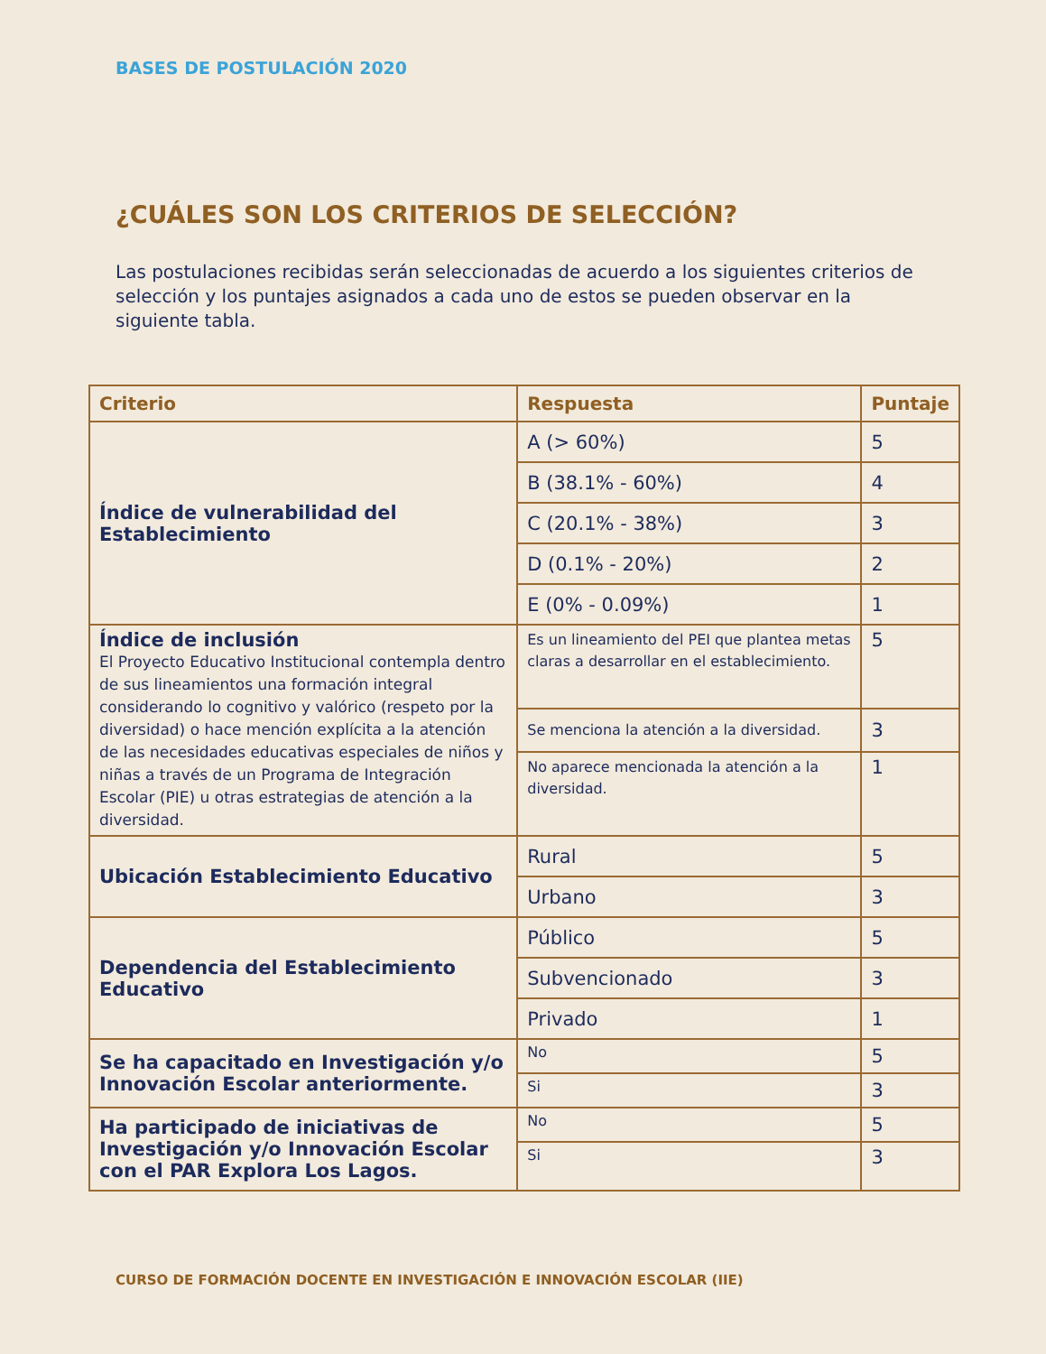BASES DE POSTULACIÓN 2020
¿CUÁLES SON LOS CRITERIOS DE SELECCIÓN?
Las postulaciones recibidas serán seleccionadas de acuerdo a los siguientes criterios de selección y los puntajes asignados a cada uno de estos se pueden observar en la siguiente tabla.
| Criterio | Respuesta | Puntaje |
| --- | --- | --- |
| Índice de vulnerabilidad del Establecimiento | A (> 60%) | 5 |
| | B (38.1% - 60%) | 4 |
| | C (20.1% - 38%) | 3 |
| | D (0.1% - 20%) | 2 |
| | E (0% - 0.09%) | 1 |
| Índice de inclusión El Proyecto Educativo Institucional contempla dentro de sus lineamientos una formación integral considerando lo cognitivo y valórico (respeto por la diversidad) o hace mención explícita a la atención de las necesidades educativas especiales de niños y niñas a través de un Programa de Integración Escolar (PIE) u otras estrategias de atención a la diversidad. | Es un lineamiento del PEI que plantea metas claras a desarrollar en el establecimiento. | 5 |
| | Se menciona la atención a la diversidad. | 3 |
| | No aparece mencionada la atención a la diversidad. | 1 |
| Ubicación Establecimiento Educativo | Rural | 5 |
| | Urbano | 3 |
| Dependencia del Establecimiento Educativo | Público | 5 |
| | Subvencionado | 3 |
| | Privado | 1 |
| Se ha capacitado en Investigación y/o Innovación Escolar anteriormente. | No | 5 |
| | Si | 3 |
| Ha participado de iniciativas de Investigación y/o Innovación Escolar con el PAR Explora Los Lagos. | No | 5 |
| | Si | 3 |
CURSO DE FORMACIÓN DOCENTE EN INVESTIGACIÓN E INNOVACIÓN ESCOLAR (IIE)